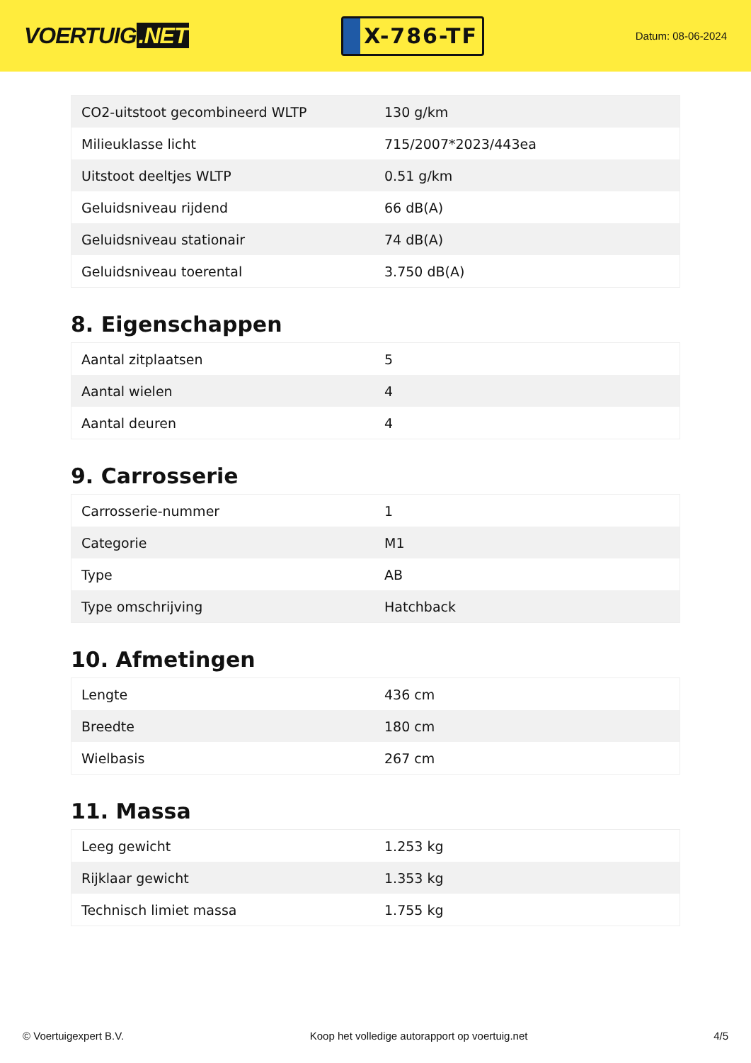VOERTUIG.NET
X-786-TF
Datum: 08-06-2024
| CO2-uitstoot gecombineerd WLTP | 130 g/km |
| Milieuklasse licht | 715/2007*2023/443ea |
| Uitstoot deeltjes WLTP | 0.51 g/km |
| Geluidsniveau rijdend | 66 dB(A) |
| Geluidsniveau stationair | 74 dB(A) |
| Geluidsniveau toerental | 3.750 dB(A) |
8. Eigenschappen
| Aantal zitplaatsen | 5 |
| Aantal wielen | 4 |
| Aantal deuren | 4 |
9. Carrosserie
| Carrosserie-nummer | 1 |
| Categorie | M1 |
| Type | AB |
| Type omschrijving | Hatchback |
10. Afmetingen
| Lengte | 436 cm |
| Breedte | 180 cm |
| Wielbasis | 267 cm |
11. Massa
| Leeg gewicht | 1.253 kg |
| Rijklaar gewicht | 1.353 kg |
| Technisch limiet massa | 1.755 kg |
© Voertuigexpert B.V. Koop het volledige autorapport op voertuig.net 4/5